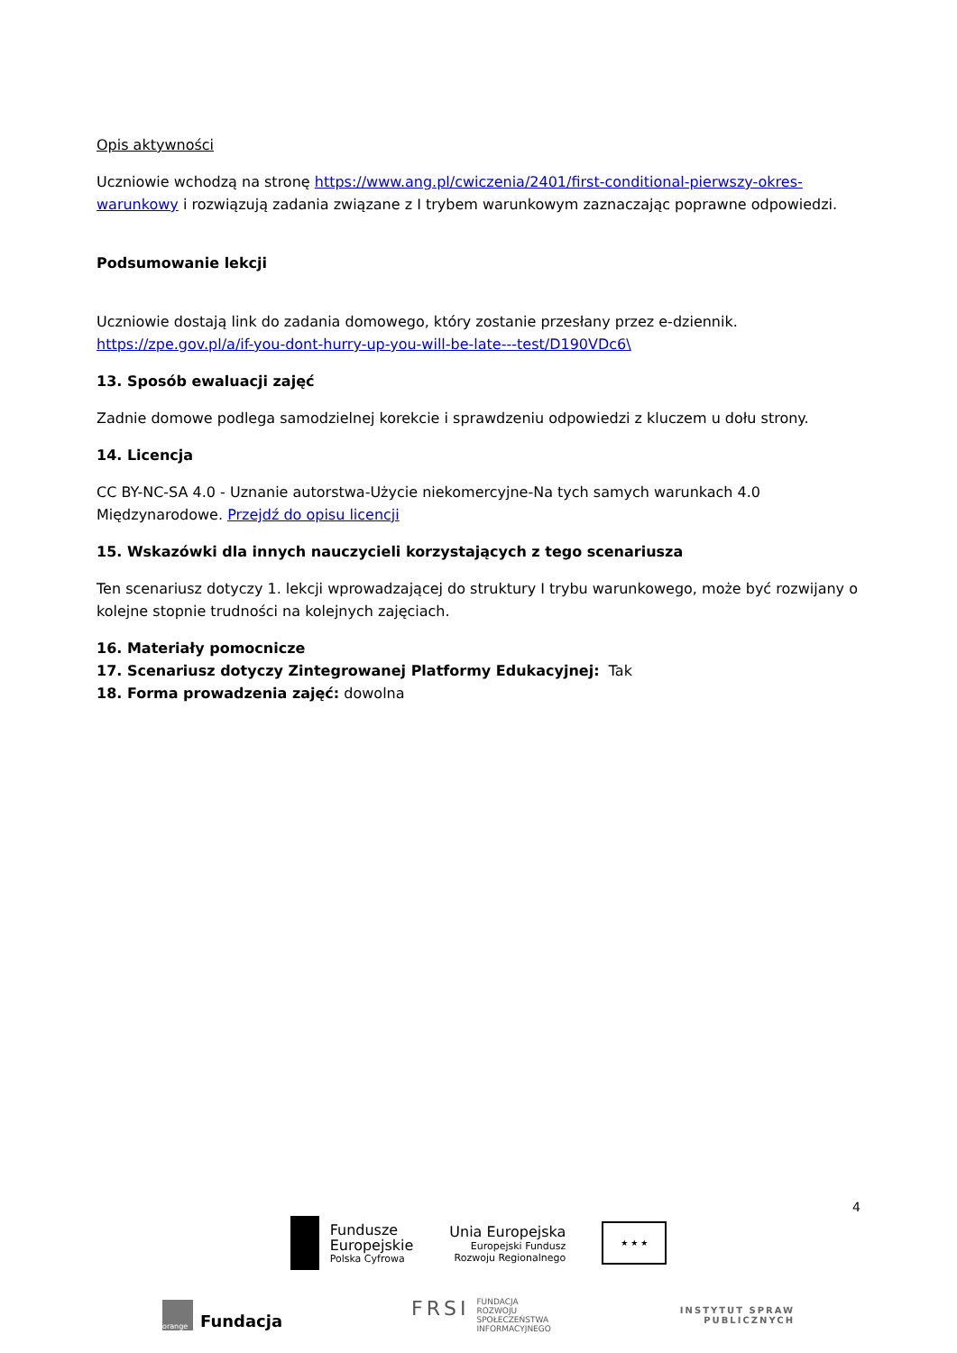Opis aktywności
Uczniowie wchodzą na stronę https://www.ang.pl/cwiczenia/2401/first-conditional-pierwszy-okres-warunkowy i rozwiązują zadania związane z I trybem warunkowym zaznaczając poprawne odpowiedzi.
Podsumowanie lekcji
Uczniowie dostają link do zadania domowego, który zostanie przesłany przez e-dziennik. https://zpe.gov.pl/a/if-you-dont-hurry-up-you-will-be-late---test/D190VDc6\
13. Sposób ewaluacji zajęć
Zadnie domowe podlega samodzielnej korekcie i sprawdzeniu odpowiedzi z kluczem u dołu strony.
14. Licencja
CC BY-NC-SA 4.0 - Uznanie autorstwa-Użycie niekomercyjne-Na tych samych warunkach 4.0 Międzynarodowe. Przejdź do opisu licencji
15. Wskazówki dla innych nauczycieli korzystających z tego scenariusza
Ten scenariusz dotyczy 1. lekcji wprowadzającej do struktury I trybu warunkowego, może być rozwijany o kolejne stopnie trudności na kolejnych zajęciach.
16. Materiały pomocnicze
17. Scenariusz dotyczy Zintegrowanej Platformy Edukacyjnej: Tak
18. Forma prowadzenia zajęć: dowolna
4
Fundusze
Europejskie
Polska Cyfrowa
Unia Europejska
Europejski Fundusz
Rozwoju Regionalnego
★ ★ ★
orange
Fundacja
FRSI FUNDACJA
ROZWOJU
SPOŁECZEŃSTWA
INFORMACYJNEGO
INSTYTUT SPRAW
PUBLICZNYCH